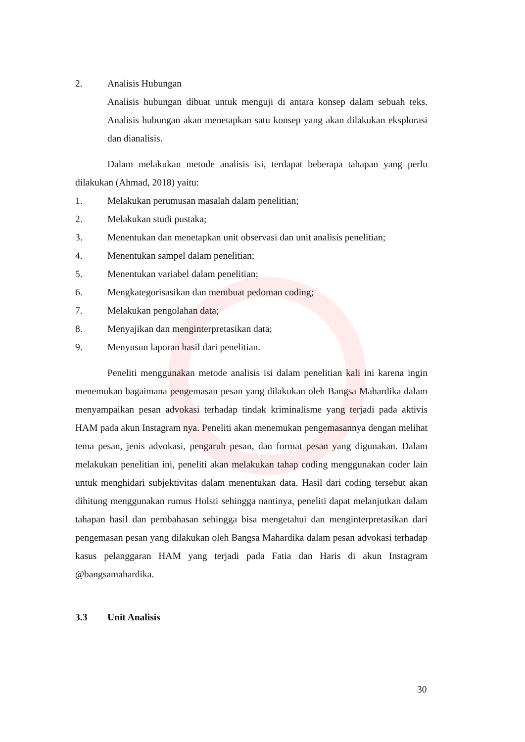2. Analisis Hubungan
Analisis hubungan dibuat untuk menguji di antara konsep dalam sebuah teks. Analisis hubungan akan menetapkan satu konsep yang akan dilakukan eksplorasi dan dianalisis.
Dalam melakukan metode analisis isi, terdapat beberapa tahapan yang perlu dilakukan (Ahmad, 2018) yaitu:
1. Melakukan perumusan masalah dalam penelitian;
2. Melakukan studi pustaka;
3. Menentukan dan menetapkan unit observasi dan unit analisis penelitian;
4. Menentukan sampel dalam penelitian;
5. Menentukan variabel dalam penelitian;
6. Mengkategorisasikan dan membuat pedoman coding;
7. Melakukan pengolahan data;
8. Menyajikan dan menginterpretasikan data;
9. Menyusun laporan hasil dari penelitian.
Peneliti menggunakan metode analisis isi dalam penelitian kali ini karena ingin menemukan bagaimana pengemasan pesan yang dilakukan oleh Bangsa Mahardika dalam menyampaikan pesan advokasi terhadap tindak kriminalisme yang terjadi pada aktivis HAM pada akun Instagram nya. Peneliti akan menemukan pengemasannya dengan melihat tema pesan, jenis advokasi, pengaruh pesan, dan format pesan yang digunakan. Dalam melakukan penelitian ini, peneliti akan melakukan tahap coding menggunakan coder lain untuk menghidari subjektivitas dalam menentukan data. Hasil dari coding tersebut akan dihitung menggunakan rumus Holsti sehingga nantinya, peneliti dapat melanjutkan dalam tahapan hasil dan pembahasan sehingga bisa mengetahui dan menginterpretasikan dari pengemasan pesan yang dilakukan oleh Bangsa Mahardika dalam pesan advokasi terhadap kasus pelanggaran HAM yang terjadi pada Fatia dan Haris di akun Instagram @bangsamahardika.
3.3 Unit Analisis
30